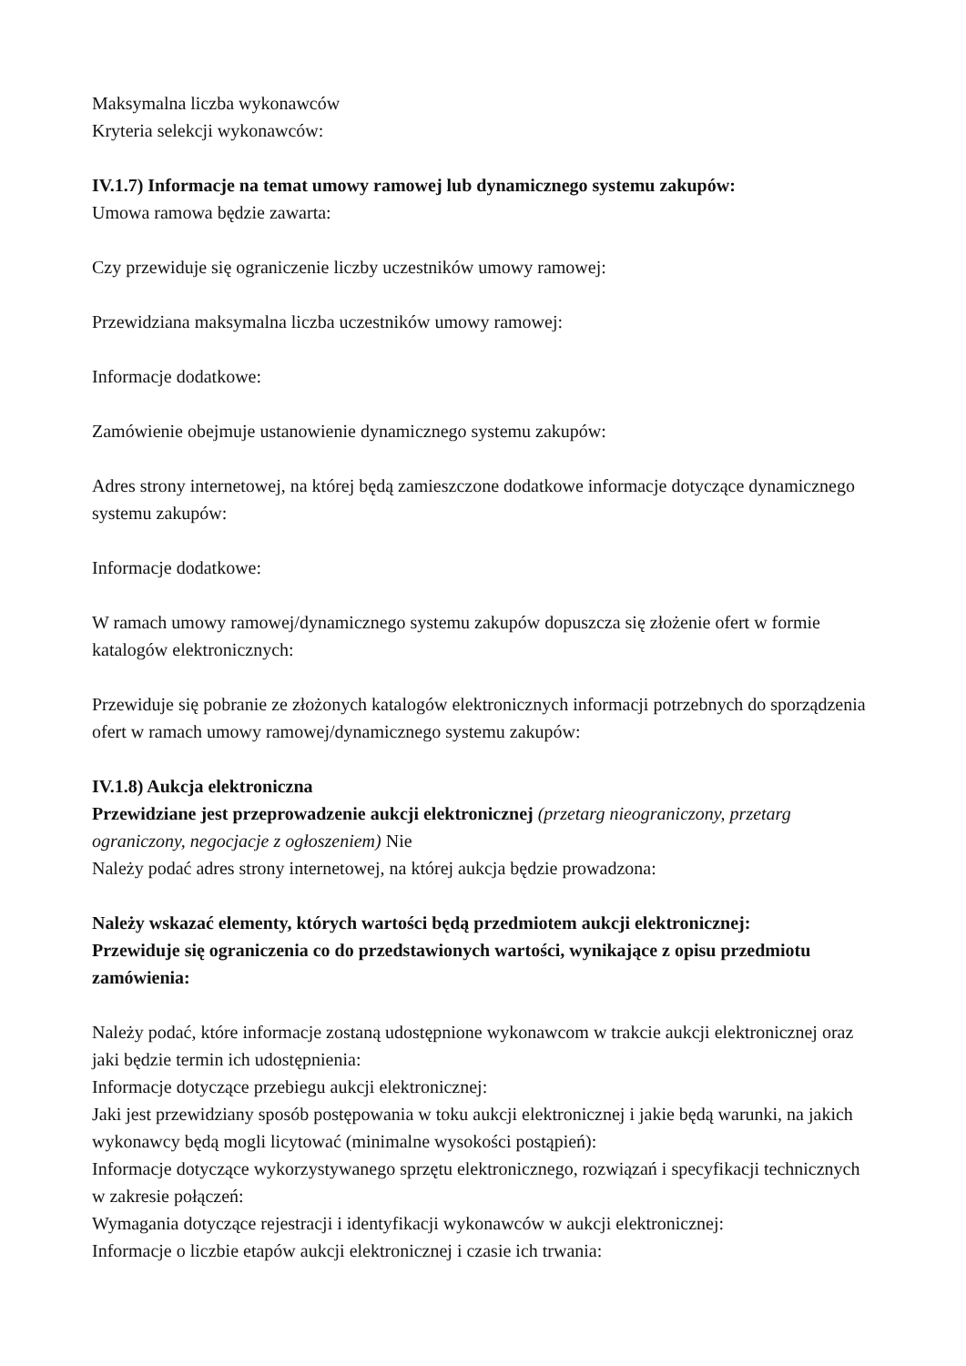Maksymalna liczba wykonawców
Kryteria selekcji wykonawców:
IV.1.7) Informacje na temat umowy ramowej lub dynamicznego systemu zakupów:
Umowa ramowa będzie zawarta:
Czy przewiduje się ograniczenie liczby uczestników umowy ramowej:
Przewidziana maksymalna liczba uczestników umowy ramowej:
Informacje dodatkowe:
Zamówienie obejmuje ustanowienie dynamicznego systemu zakupów:
Adres strony internetowej, na której będą zamieszczone dodatkowe informacje dotyczące dynamicznego systemu zakupów:
Informacje dodatkowe:
W ramach umowy ramowej/dynamicznego systemu zakupów dopuszcza się złożenie ofert w formie katalogów elektronicznych:
Przewiduje się pobranie ze złożonych katalogów elektronicznych informacji potrzebnych do sporządzenia ofert w ramach umowy ramowej/dynamicznego systemu zakupów:
IV.1.8) Aukcja elektroniczna
Przewidziane jest przeprowadzenie aukcji elektronicznej (przetarg nieograniczony, przetarg ograniczony, negocjacje z ogłoszeniem) Nie
Należy podać adres strony internetowej, na której aukcja będzie prowadzona:
Należy wskazać elementy, których wartości będą przedmiotem aukcji elektronicznej:
Przewiduje się ograniczenia co do przedstawionych wartości, wynikające z opisu przedmiotu zamówienia:
Należy podać, które informacje zostaną udostępnione wykonawcom w trakcie aukcji elektronicznej oraz jaki będzie termin ich udostępnienia:
Informacje dotyczące przebiegu aukcji elektronicznej:
Jaki jest przewidziany sposób postępowania w toku aukcji elektronicznej i jakie będą warunki, na jakich wykonawcy będą mogli licytować (minimalne wysokości postąpień):
Informacje dotyczące wykorzystywanego sprzętu elektronicznego, rozwiązań i specyfikacji technicznych w zakresie połączeń:
Wymagania dotyczące rejestracji i identyfikacji wykonawców w aukcji elektronicznej:
Informacje o liczbie etapów aukcji elektronicznej i czasie ich trwania: